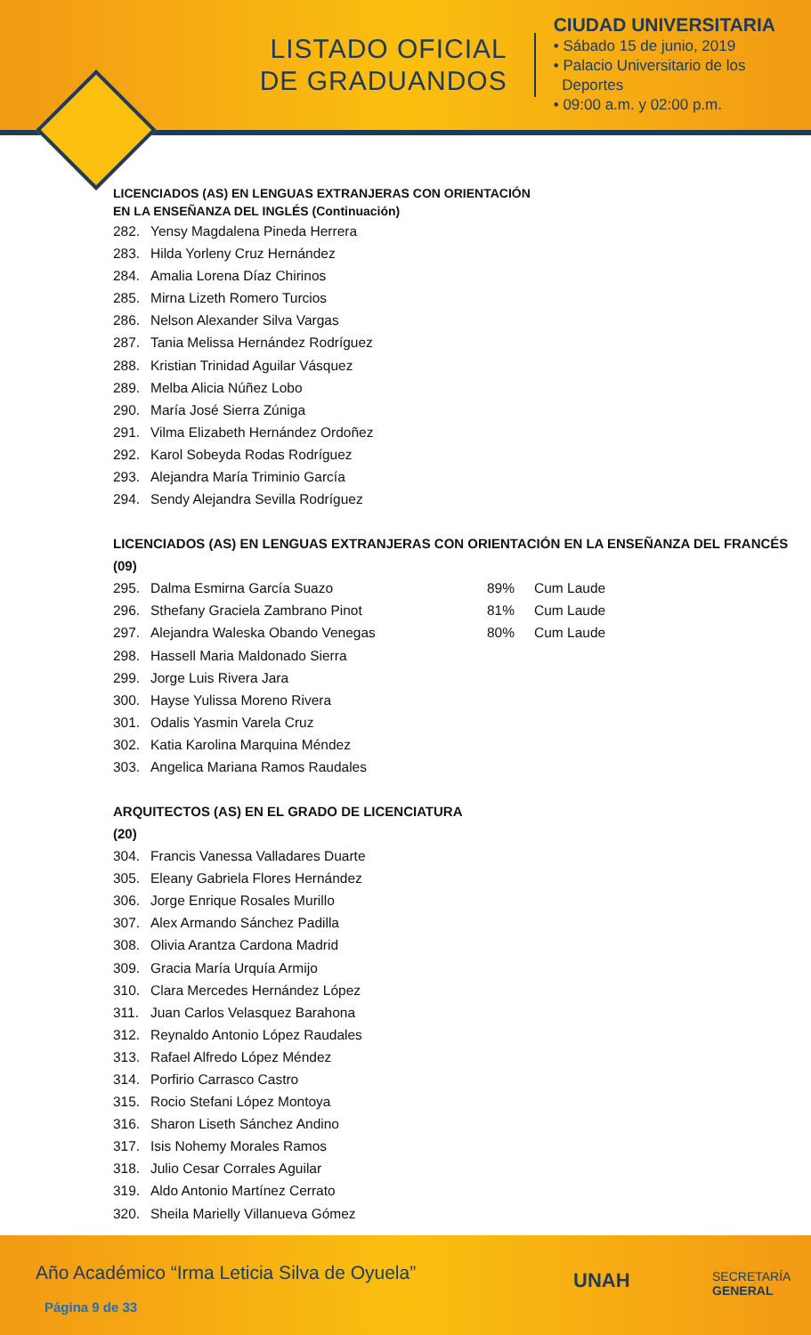LISTADO OFICIAL
DE GRADUANDOS
CIUDAD UNIVERSITARIA
• Sábado 15 de junio, 2019
• Palacio Universitario de los
Deportes
• 09:00 a.m. y 02:00 p.m.
LICENCIADOS (AS) EN LENGUAS EXTRANJERAS CON ORIENTACIÓN
EN LA ENSEÑANZA DEL INGLÉS (Continuación)
282. Yensy Magdalena Pineda Herrera
283. Hilda Yorleny Cruz Hernández
284. Amalia Lorena Díaz Chirinos
285. Mirna Lizeth Romero Turcios
286. Nelson Alexander Silva Vargas
287. Tania Melissa Hernández Rodríguez
288. Kristian Trinidad Aguilar Vásquez
289. Melba Alicia Núñez Lobo
290. María José Sierra Zúniga
291. Vilma Elizabeth Hernández Ordoñez
292. Karol Sobeyda Rodas Rodríguez
293. Alejandra María Triminio García
294. Sendy Alejandra Sevilla Rodríguez
LICENCIADOS (AS) EN LENGUAS EXTRANJERAS CON ORIENTACIÓN EN LA ENSEÑANZA DEL FRANCÉS
(09)
295. Dalma Esmirna García Suazo 89% Cum Laude
296. Sthefany Graciela Zambrano Pinot 81% Cum Laude
297. Alejandra Waleska Obando Venegas 80% Cum Laude
298. Hassell Maria Maldonado Sierra
299. Jorge Luis Rivera Jara
300. Hayse Yulissa Moreno Rivera
301. Odalis Yasmin Varela Cruz
302. Katia Karolina Marquina Méndez
303. Angelica Mariana Ramos Raudales
ARQUITECTOS (AS) EN EL GRADO DE LICENCIATURA
(20)
304. Francis Vanessa Valladares Duarte
305. Eleany Gabriela Flores Hernández
306. Jorge Enrique Rosales Murillo
307. Alex Armando Sánchez Padilla
308. Olivia Arantza Cardona Madrid
309. Gracia María Urquía Armijo
310. Clara Mercedes Hernández López
311. Juan Carlos Velasquez Barahona
312. Reynaldo Antonio López Raudales
313. Rafael Alfredo López Méndez
314. Porfirio Carrasco Castro
315. Rocio Stefani López Montoya
316. Sharon Liseth Sánchez Andino
317. Isis Nohemy Morales Ramos
318. Julio Cesar Corrales Aguilar
319. Aldo Antonio Martínez Cerrato
320. Sheila Marielly Villanueva Gómez
Año Académico “Irma Leticia Silva de Oyuela”
Página 9 de 33
UNAH
SECRETARÍA
GENERAL